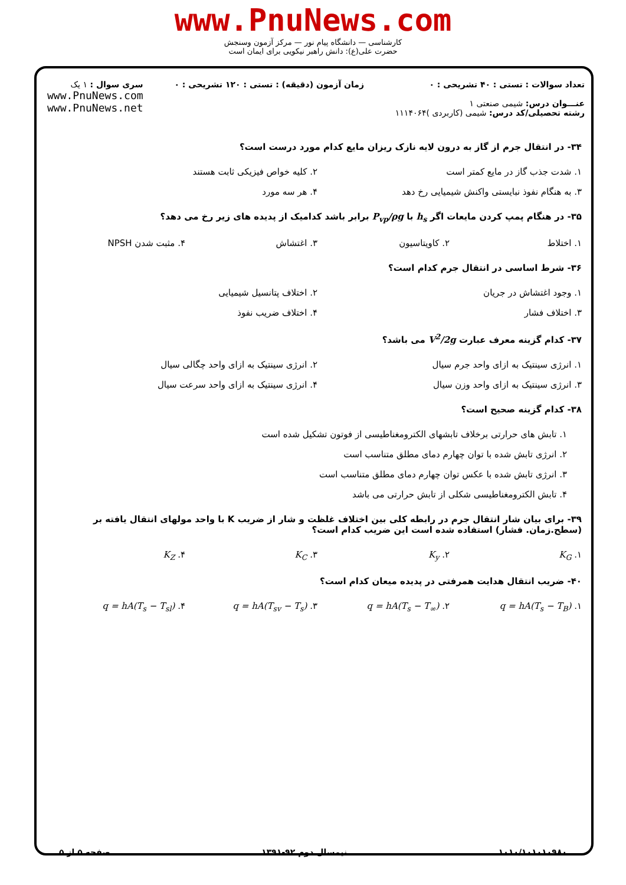www.PnuNews.com
کارشناسی — دانشگاه پیام نور — مرکز آزمون وسنجش
حضرت علی(ع): دانش راهبر نیکویی برای ایمان است
تعداد سوالات : تستی : ۴۰ تشریحی : ۰
عنـــوان درس: شیمی صنعتی ۱
رشته تحصیلی/کد درس: شیمی (کاربردی )۱۱۱۴۰۶۴
زمان آزمون (دقیقه) : تستی : ۱۲۰ تشریحی : ۰
سری سوال : ۱ یک
www.PnuNews.com
www.PnuNews.net
۳۴- در انتقال جرم از گاز به درون لایه نازک ریزان مایع کدام مورد درست است؟
۱. شدت جذب گاز در مایع کمتر است
۲. کلیه خواص فیزیکی ثابت هستند
۳. به هنگام نفوذ نبایستی واکنش شیمیایی رخ دهد
۴. هر سه مورد
۳۵- در هنگام پمپ کردن مایعات اگر h<sub>s</sub> با P<sub>vp</sub>/ρg برابر باشد کدامیک از پدیده های زیر رخ می دهد؟
۱. اختلاط
۲. کاویتاسیون
۳. اغتشاش
۴. مثبت شدن NPSH
۳۶- شرط اساسی در انتقال جرم کدام است؟
۱. وجود اغتشاش در جریان
۲. اختلاف پتانسیل شیمیایی
۳. اختلاف فشار
۴. اختلاف ضریب نفوذ
۳۷- کدام گزینه معرف عبارت V<sup>2</sup>/2g می باشد؟
۱. انرژی سینتیک به ازای واحد جرم سیال
۲. انرژی سینتیک به ازای واحد چگالی سیال
۳. انرژی سینتیک به ازای واحد وزن سیال
۴. انرژی سینتیک به ازای واحد سرعت سیال
۳۸- کدام گزینه صحیح است؟
۱. تابش های حرارتی برخلاف تابشهای الکترومغناطیسی از فوتون تشکیل شده است
۲. انرژی تابش شده با توان چهارم دمای مطلق متناسب است
۳. انرژی تابش شده با عکس توان چهارم دمای مطلق متناسب است
۴. تابش الکترومغناطیسی شکلی از تابش حرارتی می باشد
۳۹- برای بیان شار انتقال جرم در رابطه کلی بین اختلاف غلظت و شار از ضریب K با واحد مولهای انتقال یافته بر (سطح.زمان. فشار) استفاده شده است این ضریب کدام است؟
۱. K<sub>G</sub>
۲. K<sub>y</sub>
۳. K<sub>C</sub>
۴. K<sub>Z</sub>
۴۰- ضریب انتقال هدایت همرفتی در پدیده میعان کدام است؟
۱. q = hA(T<sub>s</sub> − T<sub>B</sub>)
۲. q = hA(T<sub>s</sub> − T<sub>∞</sub>)
۳. q = hA(T<sub>sv</sub> − T<sub>s</sub>)
۴. q = hA(T<sub>s</sub> − T<sub>sl</sub>)
۱۰۱۰/۱۰۱۰۱۰۹۸۰ نیمسال دوم ۹۲-۱۳۹۱ صفحه ۵ از ۵